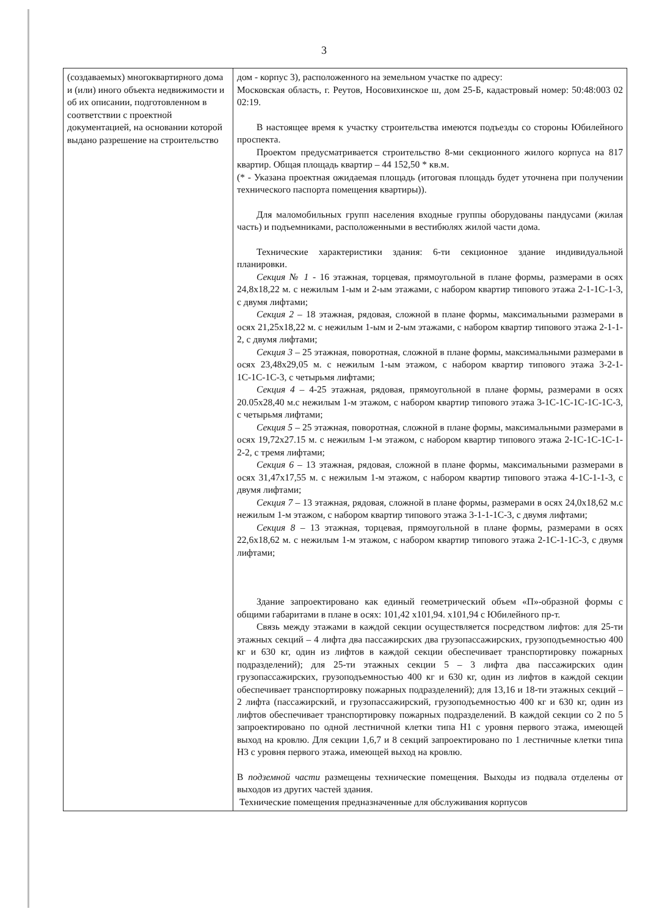3
| (создаваемых) многоквартирного дома и (или) иного объекта недвижимости и об их описании, подготовленном в соответствии с проектной документацией, на основании которой выдано разрешение на строительство | дом - корпус 3), расположенного на земельном участке по адресу: Московская область, г. Реутов, Носовихинское ш, дом 25-Б, кадастровый номер: 50:48:003 02 02:19. В настоящее время к участку строительства имеются подъезды со стороны Юбилейного проспекта. Проектом предусматривается строительство 8-ми секционного жилого корпуса на 817 квартир. Общая площадь квартир – 44 152,50 * кв.м. (* - Указана проектная ожидаемая площадь (итоговая площадь будет уточнена при получении технического паспорта помещения квартиры)). Для маломобильных групп населения входные группы оборудованы пандусами (жилая часть) и подъемниками, расположенными в вестибюлях жилой части дома. Технические характеристики здания: 6-ти секционное здание индивидуальной планировки. Секция № 1 - 16 этажная, торцевая, прямоугольной в плане формы, размерами в осях 24,8x18,22 м. с нежилым 1-ым и 2-ым этажами, с набором квартир типового этажа 2-1-1С-1-3, с двумя лифтами; Секция 2 – 18 этажная, рядовая, сложной в плане формы, максимальными размерами в осях 21,25x18,22 м. с нежилым 1-ым и 2-ым этажами, с набором квартир типового этажа 2-1-1-2, с двумя лифтами; Секция 3 – 25 этажная, поворотная, сложной в плане формы, максимальными размерами в осях 23,48x29,05 м. с нежилым 1-ым этажом, с набором квартир типового этажа 3-2-1-1С-1С-1С-3, с четырьмя лифтами; Секция 4 – 4-25 этажная, рядовая, прямоугольной в плане формы, размерами в осях 20.05x28,40 м.с нежилым 1-м этажом, с набором квартир типового этажа 3-1С-1С-1С-1С-1С-3, с четырьмя лифтами; Секция 5 – 25 этажная, поворотная, сложной в плане формы, максимальными размерами в осях 19,72x27.15 м. с нежилым 1-м этажом, с набором квартир типового этажа 2-1С-1С-1С-1-2-2, с тремя лифтами; Секция 6 – 13 этажная, рядовая, сложной в плане формы, максимальными размерами в осях 31,47x17,55 м. с нежилым 1-м этажом, с набором квартир типового этажа 4-1С-1-1-3, с двумя лифтами; Секция 7 – 13 этажная, рядовая, сложной в плане формы, размерами в осях 24,0x18,62 м.с нежилым 1-м этажом, с набором квартир типового этажа 3-1-1-1С-3, с двумя лифтами; Секция 8 – 13 этажная, торцевая, прямоугольной в плане формы, размерами в осях 22,6x18,62 м. с нежилым 1-м этажом, с набором квартир типового этажа 2-1С-1-1С-3, с двумя лифтами; Здание запроектировано как единый геометрический объем «П»-образной формы с общими габаритами в плане в осях: 101,42 x101,94. x101,94 с Юбилейного пр-т. Связь между этажами в каждой секции осуществляется посредством лифтов: для 25-ти этажных секций – 4 лифта два пассажирских два грузопассажирских, грузоподъемностью 400 кг и 630 кг, один из лифтов в каждой секции обеспечивает транспортировку пожарных подразделений); для 25-ти этажных секции 5 – 3 лифта два пассажирских один грузопассажирских, грузоподъемностью 400 кг и 630 кг, один из лифтов в каждой секции обеспечивает транспортировку пожарных подразделений); для 13,16 и 18-ти этажных секций – 2 лифта (пассажирский, и грузопассажирский, грузоподъемностью 400 кг и 630 кг, один из лифтов обеспечивает транспортировку пожарных подразделений. В каждой секции со 2 по 5 запроектировано по одной лестничной клетки типа Н1 с уровня первого этажа, имеющей выход на кровлю. Для секции 1,6,7 и 8 секций запроектировано по 1 лестничные клетки типа Н3 с уровня первого этажа, имеющей выход на кровлю. В подземной части размещены технические помещения. Выходы из подвала отделены от выходов из других частей здания. Технические помещения предназначенные для обслуживания корпусов |